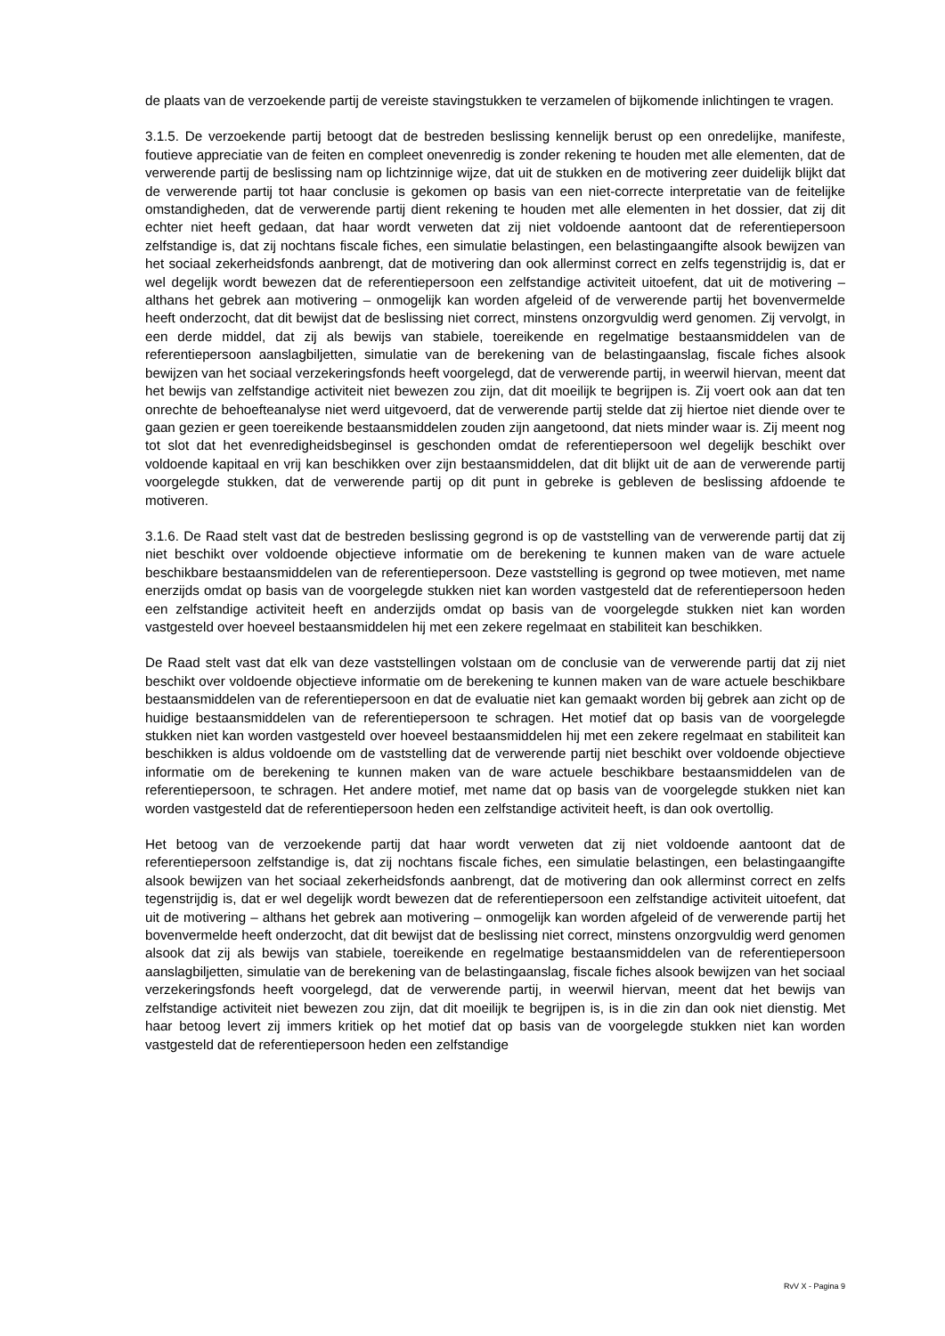de plaats van de verzoekende partij de vereiste stavingstukken te verzamelen of bijkomende inlichtingen te vragen.
3.1.5. De verzoekende partij betoogt dat de bestreden beslissing kennelijk berust op een onredelijke, manifeste, foutieve appreciatie van de feiten en compleet onevenredig is zonder rekening te houden met alle elementen, dat de verwerende partij de beslissing nam op lichtzinnige wijze, dat uit de stukken en de motivering zeer duidelijk blijkt dat de verwerende partij tot haar conclusie is gekomen op basis van een niet-correcte interpretatie van de feitelijke omstandigheden, dat de verwerende partij dient rekening te houden met alle elementen in het dossier, dat zij dit echter niet heeft gedaan, dat haar wordt verweten dat zij niet voldoende aantoont dat de referentiepersoon zelfstandige is, dat zij nochtans fiscale fiches, een simulatie belastingen, een belastingaangifte alsook bewijzen van het sociaal zekerheidsfonds aanbrengt, dat de motivering dan ook allerminst correct en zelfs tegenstrijdig is, dat er wel degelijk wordt bewezen dat de referentiepersoon een zelfstandige activiteit uitoefent, dat uit de motivering – althans het gebrek aan motivering – onmogelijk kan worden afgeleid of de verwerende partij het bovenvermelde heeft onderzocht, dat dit bewijst dat de beslissing niet correct, minstens onzorgvuldig werd genomen. Zij vervolgt, in een derde middel, dat zij als bewijs van stabiele, toereikende en regelmatige bestaansmiddelen van de referentiepersoon aanslagbiljetten, simulatie van de berekening van de belastingaanslag, fiscale fiches alsook bewijzen van het sociaal verzekeringsfonds heeft voorgelegd, dat de verwerende partij, in weerwil hiervan, meent dat het bewijs van zelfstandige activiteit niet bewezen zou zijn, dat dit moeilijk te begrijpen is. Zij voert ook aan dat ten onrechte de behoefteanalyse niet werd uitgevoerd, dat de verwerende partij stelde dat zij hiertoe niet diende over te gaan gezien er geen toereikende bestaansmiddelen zouden zijn aangetoond, dat niets minder waar is. Zij meent nog tot slot dat het evenredigheidsbeginsel is geschonden omdat de referentiepersoon wel degelijk beschikt over voldoende kapitaal en vrij kan beschikken over zijn bestaansmiddelen, dat dit blijkt uit de aan de verwerende partij voorgelegde stukken, dat de verwerende partij op dit punt in gebreke is gebleven de beslissing afdoende te motiveren.
3.1.6. De Raad stelt vast dat de bestreden beslissing gegrond is op de vaststelling van de verwerende partij dat zij niet beschikt over voldoende objectieve informatie om de berekening te kunnen maken van de ware actuele beschikbare bestaansmiddelen van de referentiepersoon. Deze vaststelling is gegrond op twee motieven, met name enerzijds omdat op basis van de voorgelegde stukken niet kan worden vastgesteld dat de referentiepersoon heden een zelfstandige activiteit heeft en anderzijds omdat op basis van de voorgelegde stukken niet kan worden vastgesteld over hoeveel bestaansmiddelen hij met een zekere regelmaat en stabiliteit kan beschikken.
De Raad stelt vast dat elk van deze vaststellingen volstaan om de conclusie van de verwerende partij dat zij niet beschikt over voldoende objectieve informatie om de berekening te kunnen maken van de ware actuele beschikbare bestaansmiddelen van de referentiepersoon en dat de evaluatie niet kan gemaakt worden bij gebrek aan zicht op de huidige bestaansmiddelen van de referentiepersoon te schragen. Het motief dat op basis van de voorgelegde stukken niet kan worden vastgesteld over hoeveel bestaansmiddelen hij met een zekere regelmaat en stabiliteit kan beschikken is aldus voldoende om de vaststelling dat de verwerende partij niet beschikt over voldoende objectieve informatie om de berekening te kunnen maken van de ware actuele beschikbare bestaansmiddelen van de referentiepersoon, te schragen. Het andere motief, met name dat op basis van de voorgelegde stukken niet kan worden vastgesteld dat de referentiepersoon heden een zelfstandige activiteit heeft, is dan ook overtollig.
Het betoog van de verzoekende partij dat haar wordt verweten dat zij niet voldoende aantoont dat de referentiepersoon zelfstandige is, dat zij nochtans fiscale fiches, een simulatie belastingen, een belastingaangifte alsook bewijzen van het sociaal zekerheidsfonds aanbrengt, dat de motivering dan ook allerminst correct en zelfs tegenstrijdig is, dat er wel degelijk wordt bewezen dat de referentiepersoon een zelfstandige activiteit uitoefent, dat uit de motivering – althans het gebrek aan motivering – onmogelijk kan worden afgeleid of de verwerende partij het bovenvermelde heeft onderzocht, dat dit bewijst dat de beslissing niet correct, minstens onzorgvuldig werd genomen alsook dat zij als bewijs van stabiele, toereikende en regelmatige bestaansmiddelen van de referentiepersoon aanslagbiljetten, simulatie van de berekening van de belastingaanslag, fiscale fiches alsook bewijzen van het sociaal verzekeringsfonds heeft voorgelegd, dat de verwerende partij, in weerwil hiervan, meent dat het bewijs van zelfstandige activiteit niet bewezen zou zijn, dat dit moeilijk te begrijpen is, is in die zin dan ook niet dienstig. Met haar betoog levert zij immers kritiek op het motief dat op basis van de voorgelegde stukken niet kan worden vastgesteld dat de referentiepersoon heden een zelfstandige
RvV X - Pagina 9